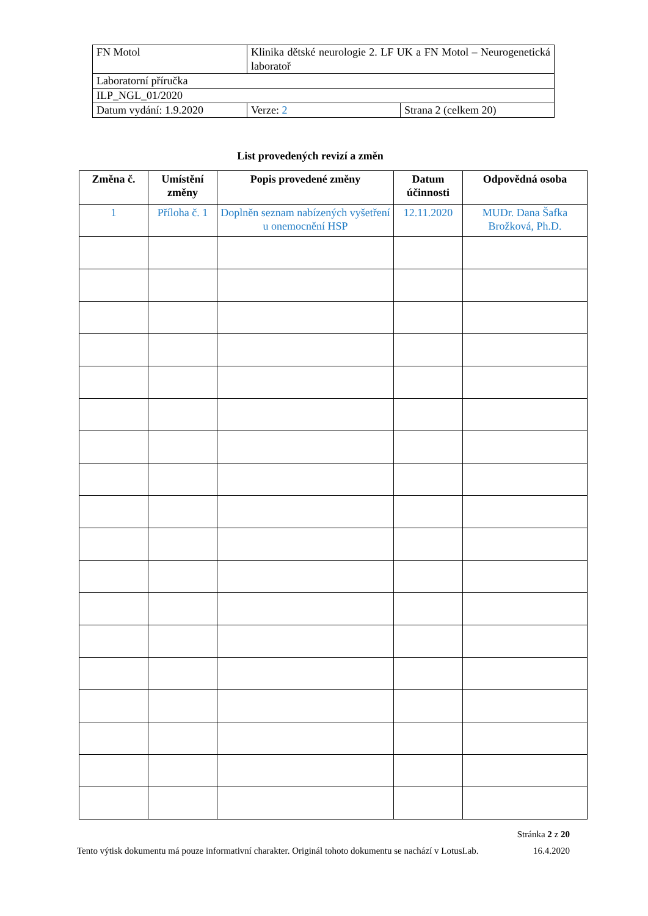| FN Motol | Klinika dětské neurologie 2. LF UK a FN Motol – Neurogenetická laboratoř | |
| Laboratorní příručka | | |
| ILP_NGL_01/2020 | | |
| Datum vydání: 1.9.2020 | Verze: 2 | Strana 2 (celkem 20) |
List provedených revizí a změn
| Změna č. | Umístění změny | Popis provedené změny | Datum účinnosti | Odpovědná osoba |
| --- | --- | --- | --- | --- |
| 1 | Příloha č. 1 | Doplněn seznam nabízených vyšetření u onemocnění HSP | 12.11.2020 | MUDr. Dana Šafka Brožková, Ph.D. |
Stránka 2 z 20
Tento výtisk dokumentu má pouze informativní charakter. Originál tohoto dokumentu se nachází v LotusLab. 16.4.2020